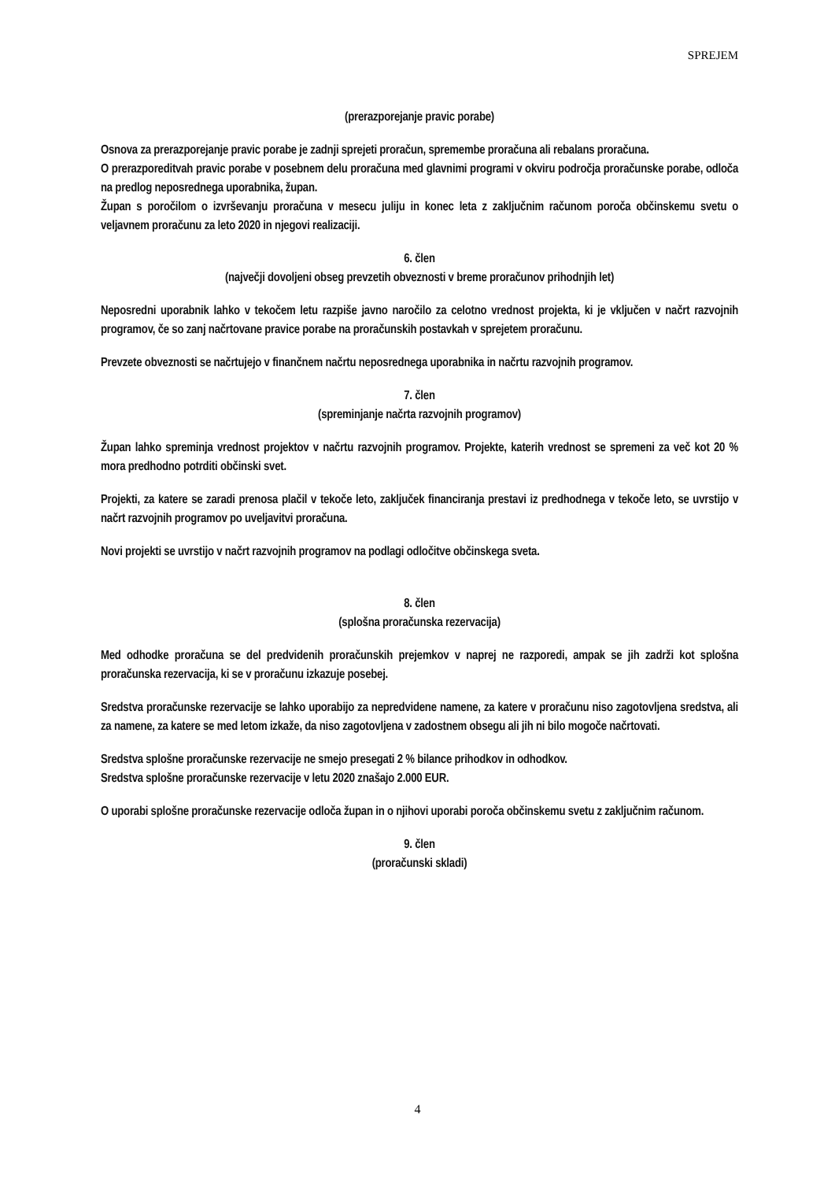SPREJEM
(prerazporejanje pravic porabe)
Osnova za prerazporejanje pravic porabe je zadnji sprejeti proračun, spremembe proračuna ali rebalans proračuna.
O prerazporeditvah pravic porabe v posebnem delu proračuna med glavnimi programi v okviru področja proračunske porabe, odloča na predlog neposrednega uporabnika, župan.
Župan s poročilom o izvrševanju proračuna v mesecu juliju in konec leta z zaključnim računom poroča občinskemu svetu o veljavnem proračunu za leto 2020 in njegovi realizaciji.
6. člen
(največji dovoljeni obseg prevzetih obveznosti v breme proračunov prihodnjih let)
Neposredni uporabnik lahko v tekočem letu razpiše javno naročilo za celotno vrednost projekta, ki je vključen v načrt razvojnih programov, če so zanj načrtovane pravice porabe na proračunskih postavkah v sprejetem proračunu.
Prevzete obveznosti se načrtujejo v finančnem načrtu neposrednega uporabnika in načrtu razvojnih programov.
7. člen
(spreminjanje načrta razvojnih programov)
Župan lahko spreminja vrednost projektov v načrtu razvojnih programov. Projekte, katerih vrednost se spremeni za več kot 20 % mora predhodno potrditi občinski svet.
Projekti, za katere se zaradi prenosa plačil v tekoče leto, zaključek financiranja prestavi iz predhodnega v tekoče leto, se uvrstijo v načrt razvojnih programov po uveljavitvi proračuna.
Novi projekti se uvrstijo v načrt razvojnih programov na podlagi odločitve občinskega sveta.
8. člen
(splošna proračunska rezervacija)
Med odhodke proračuna se del predvidenih proračunskih prejemkov v naprej ne razporedi, ampak se jih zadrži kot splošna proračunska rezervacija, ki se v proračunu izkazuje posebej.
Sredstva proračunske rezervacije se lahko uporabijo za nepredvidene namene, za katere v proračunu niso zagotovljena sredstva, ali za namene, za katere se med letom izkaže, da niso zagotovljena v zadostnem obsegu ali jih ni bilo mogoče načrtovati.
Sredstva splošne proračunske rezervacije ne smejo presegati 2 % bilance prihodkov in odhodkov.
Sredstva splošne proračunske rezervacije v letu 2020 znašajo 2.000 EUR.
O uporabi splošne proračunske rezervacije odloča župan in o njihovi uporabi poroča občinskemu svetu z zaključnim računom.
9. člen
(proračunski skladi)
4